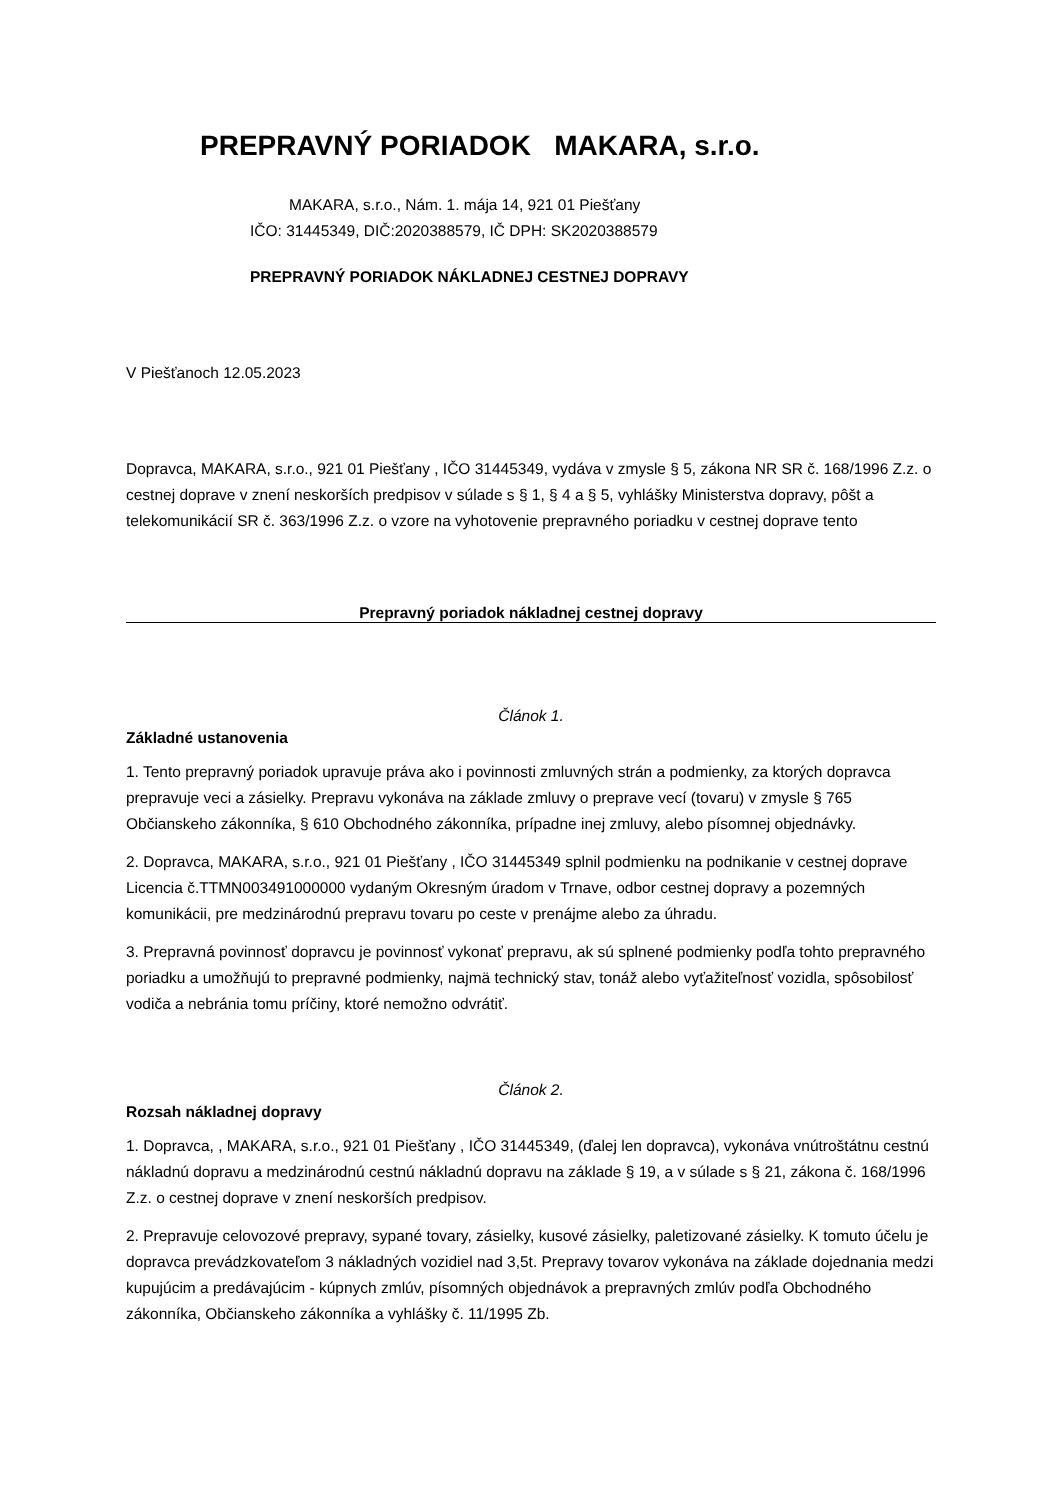PREPRAVNÝ PORIADOK MAKARA, s.r.o.
MAKARA, s.r.o., Nám. 1. mája 14, 921 01 Piešťany
IČO: 31445349, DIČ:2020388579, IČ DPH: SK2020388579
PREPRAVNÝ PORIADOK NÁKLADNEJ CESTNEJ DOPRAVY
V Piešťanoch 12.05.2023
Dopravca, MAKARA, s.r.o., 921 01 Piešťany , IČO 31445349, vydáva v zmysle § 5, zákona NR SR č. 168/1996 Z.z. o cestnej doprave v znení neskorších predpisov v súlade s § 1, § 4 a § 5, vyhlášky Ministerstva dopravy, pôšt a telekomunikácií SR č. 363/1996 Z.z. o vzore na vyhotovenie prepravného poriadku v cestnej doprave tento
Prepravný poriadok nákladnej cestnej dopravy
Článok 1.
Základné ustanovenia
1. Tento prepravný poriadok upravuje práva ako i povinnosti zmluvných strán a podmienky, za ktorých dopravca prepravuje veci a zásielky. Prepravu vykonáva na základe zmluvy o preprave vecí (tovaru) v zmysle § 765 Občianskeho zákonníka, § 610 Obchodného zákonníka, prípadne inej zmluvy, alebo písomnej objednávky.
2. Dopravca, MAKARA, s.r.o., 921 01 Piešťany , IČO 31445349 splnil podmienku na podnikanie v cestnej doprave Licencia č.TTMN003491000000 vydaným Okresným úradom v Trnave, odbor cestnej dopravy a pozemných komunikácii, pre medzinárodnú prepravu tovaru po ceste v prenájme alebo za úhradu.
3. Prepravná povinnosť dopravcu je povinnosť vykonať prepravu, ak sú splnené podmienky podľa tohto prepravného poriadku a umožňujú to prepravné podmienky, najmä technický stav, tonáž alebo vyťažiteľnosť vozidla, spôsobilosť vodiča a nebránia tomu príčiny, ktoré nemožno odvrátiť.
Článok 2.
Rozsah nákladnej dopravy
1. Dopravca, , MAKARA, s.r.o., 921 01 Piešťany , IČO 31445349, (ďalej len dopravca), vykonáva vnútroštátnu cestnú nákladnú dopravu a medzinárodnú cestnú nákladnú dopravu na základe § 19, a v súlade s § 21, zákona č. 168/1996 Z.z. o cestnej doprave v znení neskorších predpisov.
2. Prepravuje celovozové prepravy, sypané tovary, zásielky, kusové zásielky, paletizované zásielky. K tomuto účelu je dopravca prevádzkovateľom 3 nákladných vozidiel nad 3,5t. Prepravy tovarov vykonáva na základe dojednania medzi kupujúcim a predávajúcim - kúpnych zmlúv, písomných objednávok a prepravných zmlúv podľa Obchodného zákonníka, Občianskeho zákonníka a vyhlášky č. 11/1995 Zb.